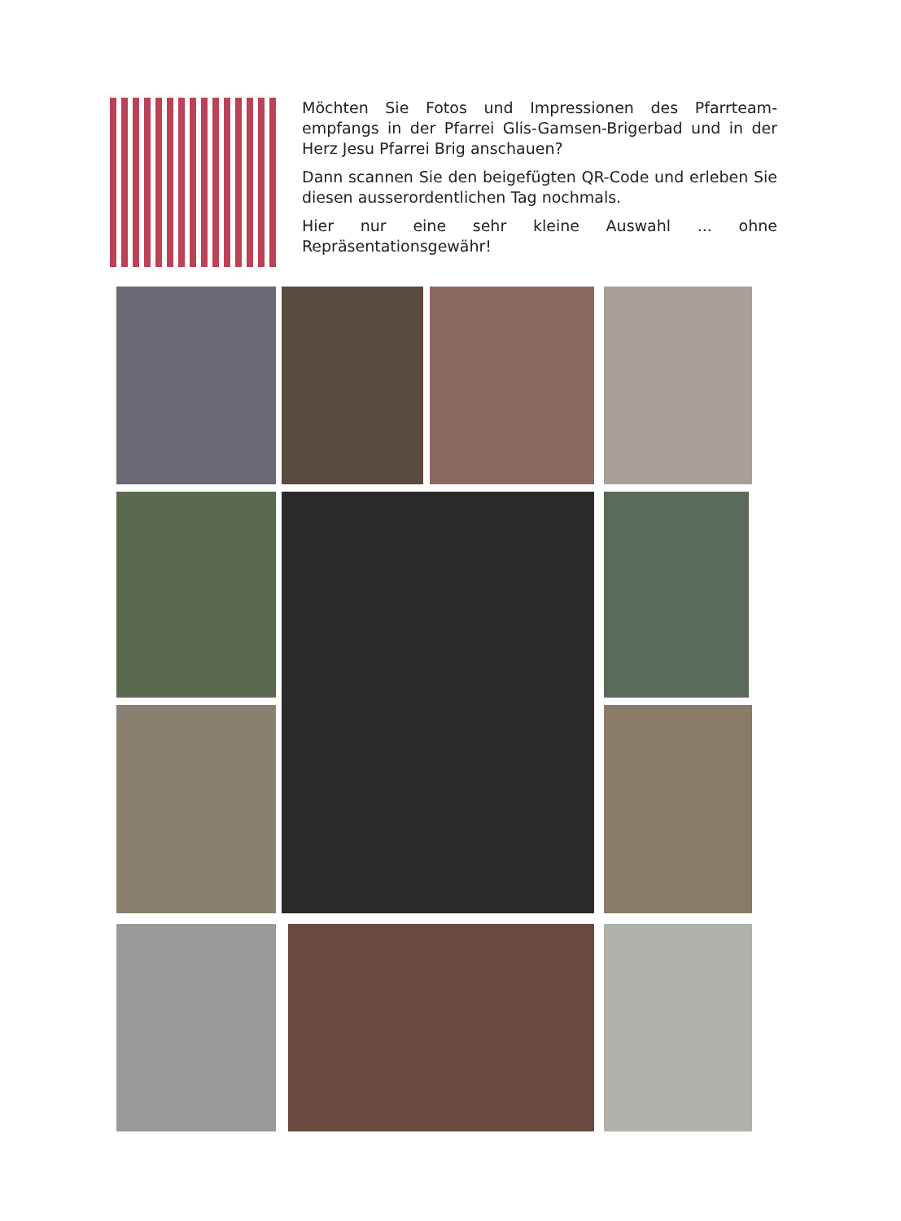Möchten Sie Fotos und Impressionen des Pfarrteam-empfangs in der Pfarrei Glis-Gamsen-Brigerbad und in der Herz Jesu Pfarrei Brig anschauen?
Dann scannen Sie den beigefügten QR-Code und erleben Sie diesen ausserordentlichen Tag nochmals.
Hier nur eine sehr kleine Auswahl ... ohne Repräsentationsgewähr!